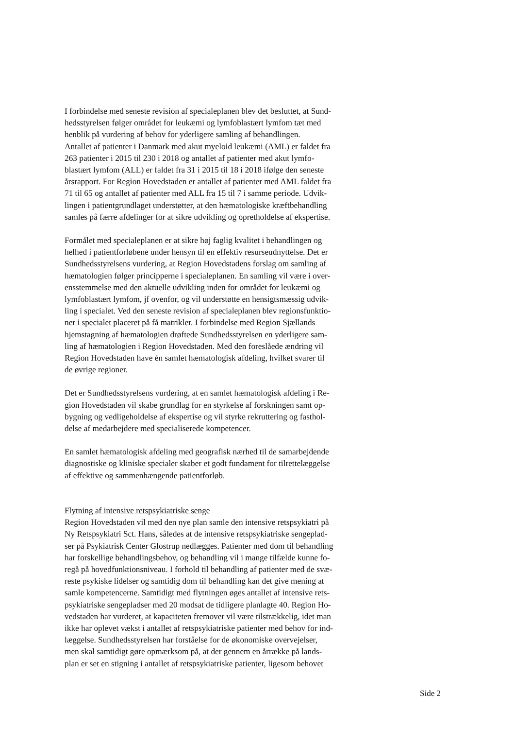I forbindelse med seneste revision af specialeplanen blev det besluttet, at Sund-
hedsstyrelsen følger området for leukæmi og lymfoblastært lymfom tæt med
henblik på vurdering af behov for yderligere samling af behandlingen.
Antallet af patienter i Danmark med akut myeloid leukæmi (AML) er faldet fra
263 patienter i 2015 til 230 i 2018 og antallet af patienter med akut lymfo-
blastært lymfom (ALL) er faldet fra 31 i 2015 til 18 i 2018 ifølge den seneste
årsrapport. For Region Hovedstaden er antallet af patienter med AML faldet fra
71 til 65 og antallet af patienter med ALL fra 15 til 7 i samme periode. Udvik-
lingen i patientgrundlaget understøtter, at den hæmatologiske kræftbehandling
samles på færre afdelinger for at sikre udvikling og opretholdelse af ekspertise.
Formålet med specialeplanen er at sikre høj faglig kvalitet i behandlingen og
helhed i patientforløbene under hensyn til en effektiv resurseudnyttelse. Det er
Sundhedsstyrelsens vurdering, at Region Hovedstadens forslag om samling af
hæmatologien følger principperne i specialeplanen. En samling vil være i over-
ensstemmelse med den aktuelle udvikling inden for området for leukæmi og
lymfoblastært lymfom, jf ovenfor, og vil understøtte en hensigtsmæssig udvik-
ling i specialet. Ved den seneste revision af specialeplanen blev regionsfunktio-
ner i specialet placeret på få matrikler. I forbindelse med Region Sjællands
hjemstagning af hæmatologien drøftede Sundhedsstyrelsen en yderligere sam-
ling af hæmatologien i Region Hovedstaden. Med den foreslåede ændring vil
Region Hovedstaden have én samlet hæmatologisk afdeling, hvilket svarer til
de øvrige regioner.
Det er Sundhedsstyrelsens vurdering, at en samlet hæmatologisk afdeling i Re-
gion Hovedstaden vil skabe grundlag for en styrkelse af forskningen samt op-
bygning og vedligeholdelse af ekspertise og vil styrke rekruttering og fasthol-
delse af medarbejdere med specialiserede kompetencer.
En samlet hæmatologisk afdeling med geografisk nærhed til de samarbejdende
diagnostiske og kliniske specialer skaber et godt fundament for tilrettelæggelse
af effektive og sammenhængende patientforløb.
Flytning af intensive retspsykiatriske senge
Region Hovedstaden vil med den nye plan samle den intensive retspsykiatri på
Ny Retspsykiatri Sct. Hans, således at de intensive retspsykiatriske sengeplad-
ser på Psykiatrisk Center Glostrup nedlægges. Patienter med dom til behandling
har forskellige behandlingsbehov, og behandling vil i mange tilfælde kunne fo-
regå på hovedfunktionsniveau. I forhold til behandling af patienter med de svæ-
reste psykiske lidelser og samtidig dom til behandling kan det give mening at
samle kompetencerne. Samtidigt med flytningen øges antallet af intensive rets-
psykiatriske sengepladser med 20 modsat de tidligere planlagte 40. Region Ho-
vedstaden har vurderet, at kapaciteten fremover vil være tilstrækkelig, idet man
ikke har oplevet vækst i antallet af retspsykiatriske patienter med behov for ind-
læggelse. Sundhedsstyrelsen har forståelse for de økonomiske overvejelser,
men skal samtidigt gøre opmærksom på, at der gennem en årrække på lands-
plan er set en stigning i antallet af retspsykiatriske patienter, ligesom behovet
Side 2